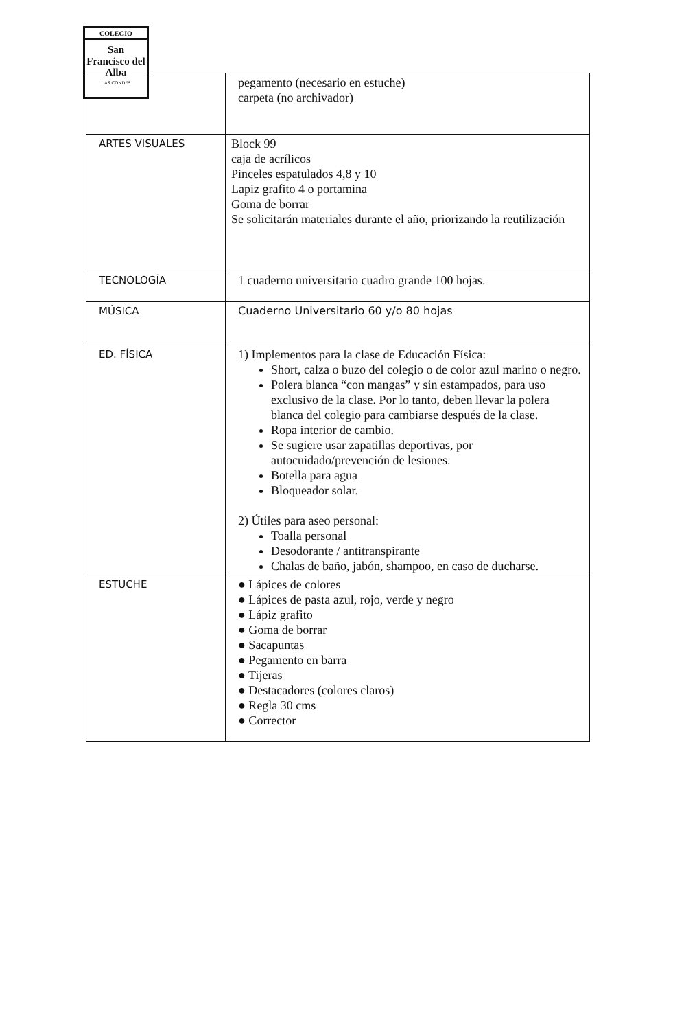COLEGIO
San Francisco del Alba
LAS CONDES
| | pegamento (necesario en estuche) carpeta (no archivador) |
| ARTES VISUALES | Block 99 caja de acrílicos Pinceles espatulados 4,8 y 10 Lapiz grafito 4 o portamina Goma de borrar Se solicitarán materiales durante el año, priorizando la reutilización |
| TECNOLOGÍA | 1 cuaderno universitario cuadro grande 100 hojas. |
| MÚSICA | Cuaderno Universitario 60 y/o 80 hojas |
| ED. FÍSICA | 1) Implementos para la clase de Educación Física: Short, calza o buzo del colegio o de color azul marino o negro. Polera blanca “con mangas” y sin estampados, para uso exclusivo de la clase. Por lo tanto, deben llevar la polera blanca del colegio para cambiarse después de la clase. Ropa interior de cambio. Se sugiere usar zapatillas deportivas, por autocuidado/prevención de lesiones. Botella para agua Bloqueador solar. 2) Útiles para aseo personal: Toalla personal Desodorante / antitranspirante Chalas de baño, jabón, shampoo, en caso de ducharse. |
| ESTUCHE | ● Lápices de colores ● Lápices de pasta azul, rojo, verde y negro ● Lápiz grafito ● Goma de borrar ● Sacapuntas ● Pegamento en barra ● Tijeras ● Destacadores (colores claros) ● Regla 30 cms ● Corrector |